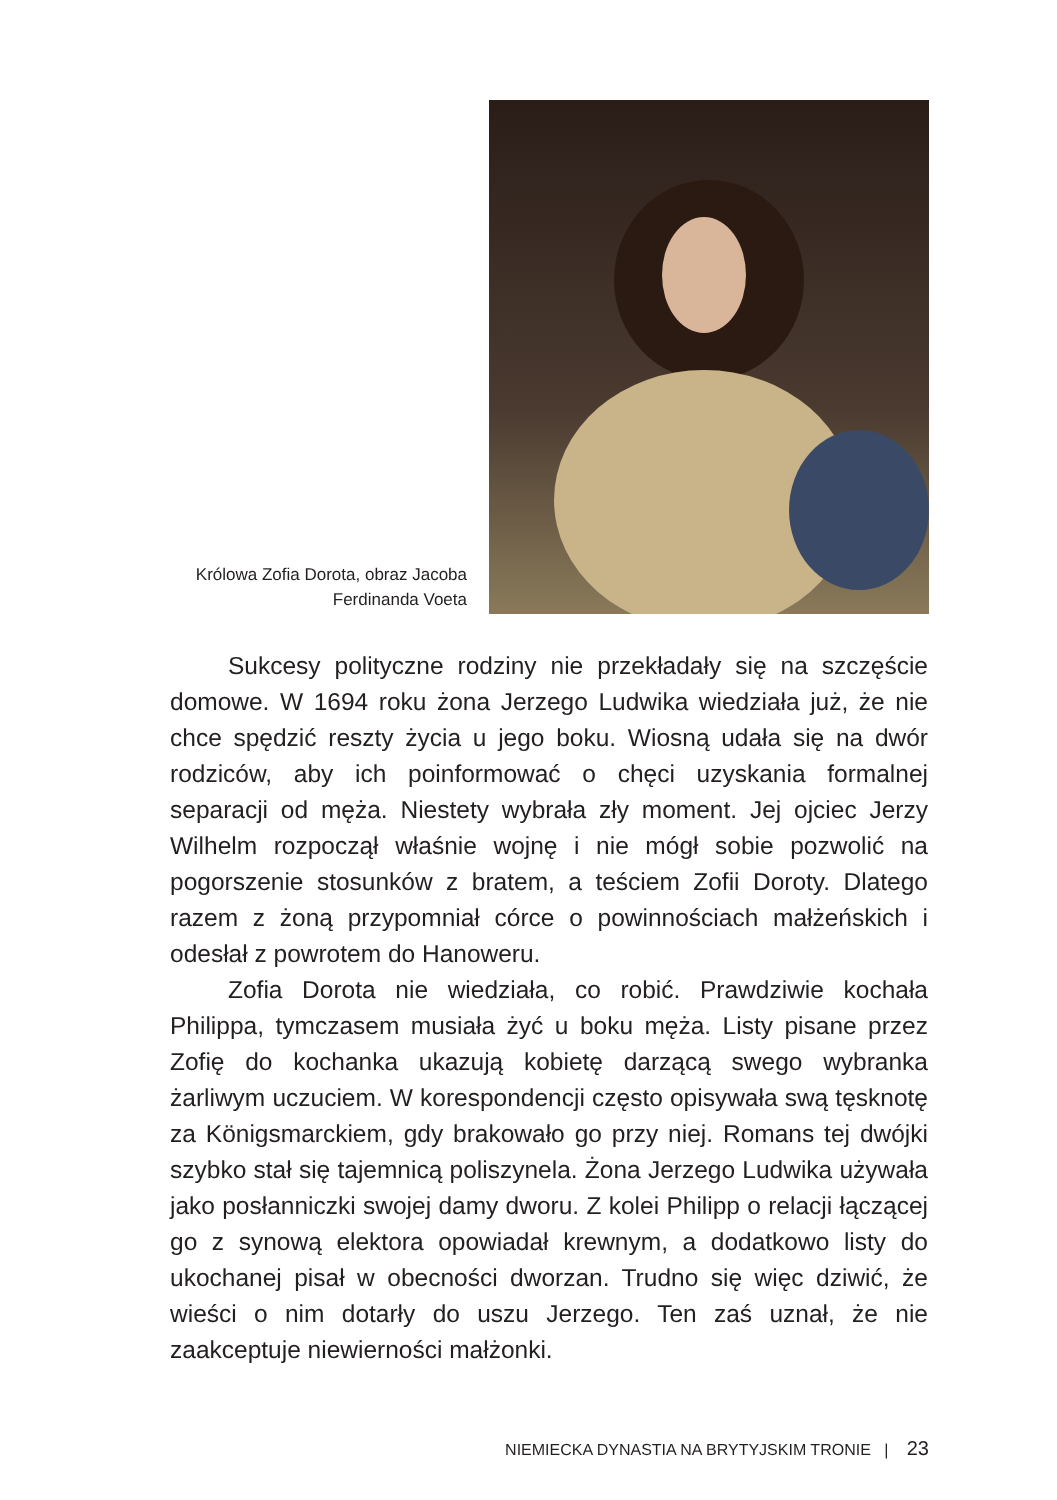Królowa Zofia Dorota, obraz Jacoba
Ferdinanda Voeta
Sukcesy polityczne rodziny nie przekładały się na szczęście domowe. W 1694 roku żona Jerzego Ludwika wiedziała już, że nie chce spędzić reszty życia u jego boku. Wiosną udała się na dwór rodziców, aby ich poinformować o chęci uzyskania formalnej separacji od męża. Niestety wybrała zły moment. Jej ojciec Jerzy Wilhelm rozpoczął właśnie wojnę i nie mógł sobie pozwolić na pogorszenie stosunków z bratem, a teściem Zofii Doroty. Dlatego razem z żoną przypomniał córce o powinnościach małżeńskich i odesłał z powrotem do Hanoweru.
Zofia Dorota nie wiedziała, co robić. Prawdziwie kochała Philippa, tymczasem musiała żyć u boku męża. Listy pisane przez Zofię do kochanka ukazują kobietę darzącą swego wybranka żarliwym uczuciem. W korespondencji często opisywała swą tęsknotę za Königsmarckiem, gdy brakowało go przy niej. Romans tej dwójki szybko stał się tajemnicą poliszynela. Żona Jerzego Ludwika używała jako posłanniczki swojej damy dworu. Z kolei Philipp o relacji łączącej go z synową elektora opowiadał krewnym, a dodatkowo listy do ukochanej pisał w obecności dworzan. Trudno się więc dziwić, że wieści o nim dotarły do uszu Jerzego. Ten zaś uznał, że nie zaakceptuje niewierności małżonki.
NIEMIECKA DYNASTIA NA BRYTYJSKIM TRONIE | 23